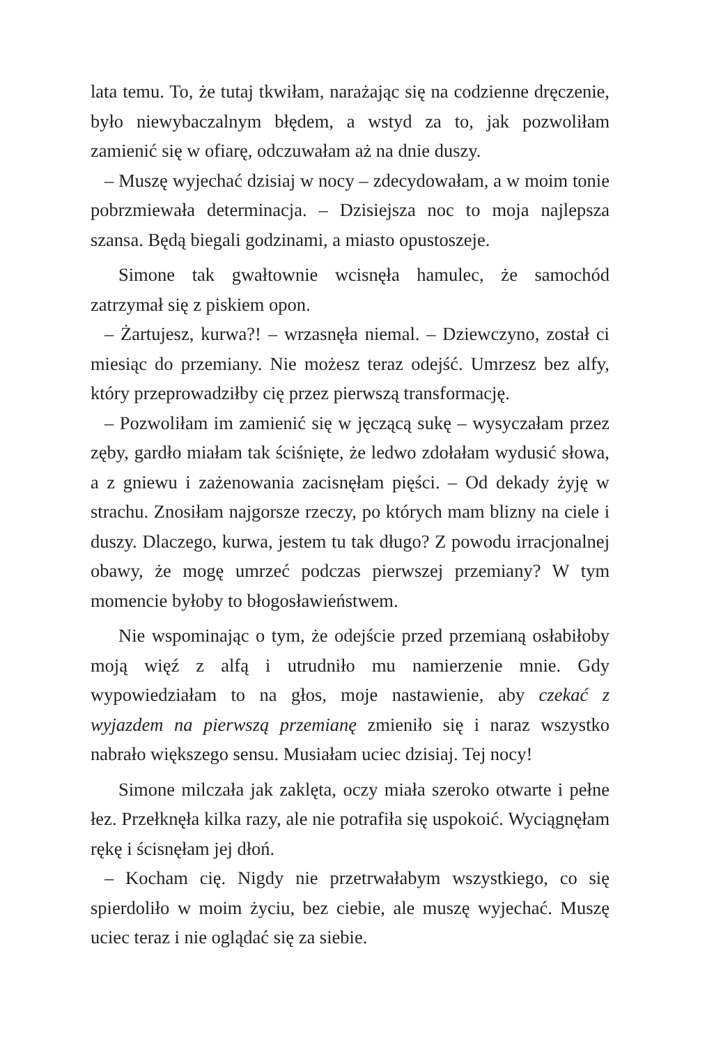lata temu. To, że tutaj tkwiłam, narażając się na codzienne dręczenie, było niewybaczalnym błędem, a wstyd za to, jak pozwoliłam zamienić się w ofiarę, odczuwałam aż na dnie duszy.
– Muszę wyjechać dzisiaj w nocy – zdecydowałam, a w moim tonie pobrzmiewała determinacja. – Dzisiejsza noc to moja najlepsza szansa. Będą biegali godzinami, a miasto opustoszeje.
Simone tak gwałtownie wcisnęła hamulec, że samochód zatrzymał się z piskiem opon.
– Żartujesz, kurwa?! – wrzasnęła niemal. – Dziewczyno, został ci miesiąc do przemiany. Nie możesz teraz odejść. Umrzesz bez alfy, który przeprowadziłby cię przez pierwszą transformację.
– Pozwoliłam im zamienić się w jęczącą sukę – wysyczałam przez zęby, gardło miałam tak ściśnięte, że ledwo zdołałam wydusić słowa, a z gniewu i zażenowania zacisnęłam pięści. – Od dekady żyję w strachu. Znosiłam najgorsze rzeczy, po których mam blizny na ciele i duszy. Dlaczego, kurwa, jestem tu tak długo? Z powodu irracjonalnej obawy, że mogę umrzeć podczas pierwszej przemiany? W tym momencie byłoby to błogosławieństwem.
Nie wspominając o tym, że odejście przed przemianą osłabiłoby moją więź z alfą i utrudniło mu namierzenie mnie. Gdy wypowiedziałam to na głos, moje nastawienie, aby czekać z wyjazdem na pierwszą przemianę zmieniło się i naraz wszystko nabrało większego sensu. Musiałam uciec dzisiaj. Tej nocy!
Simone milczała jak zaklęta, oczy miała szeroko otwarte i pełne łez. Przełknęła kilka razy, ale nie potrafiła się uspokoić. Wyciągnęłam rękę i ścisnęłam jej dłoń.
– Kocham cię. Nigdy nie przetrwałabym wszystkiego, co się spierdoliło w moim życiu, bez ciebie, ale muszę wyjechać. Muszę uciec teraz i nie oglądać się za siebie.